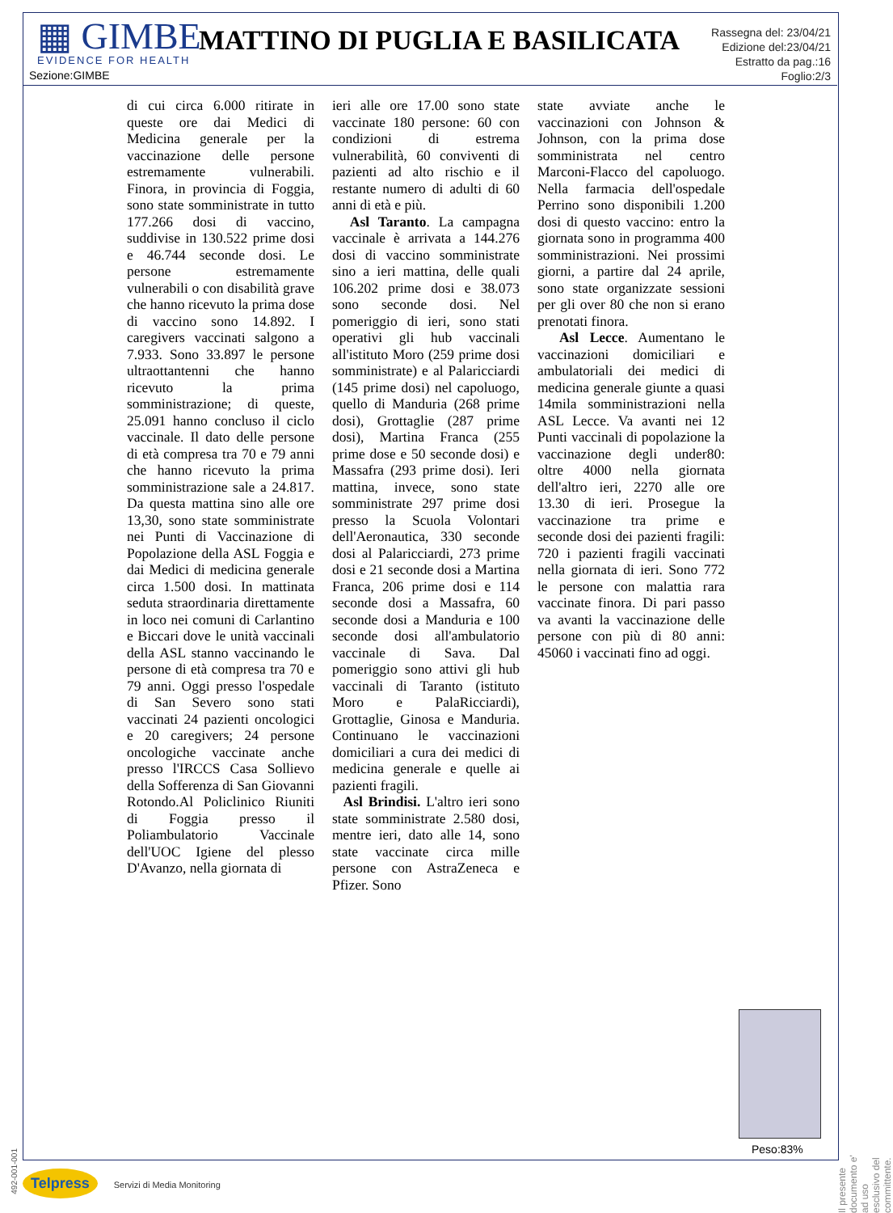▦ GIMBE
EVIDENCE FOR HEALTH
MATTINO DI PUGLIA E BASILICATA
Rassegna del: 23/04/21
Edizione del:23/04/21
Estratto da pag.:16
Foglio:2/3
Sezione:GIMBE
di cui circa 6.000 ritirate in queste ore dai Medici di Medicina generale per la vaccinazione delle persone estremamente vulnerabili. Finora, in provincia di Foggia, sono state somministrate in tutto 177.266 dosi di vaccino, suddivise in 130.522 prime dosi e 46.744 seconde dosi. Le persone estremamente vulnerabili o con disabilità grave che hanno ricevuto la prima dose di vaccino sono 14.892. I caregivers vaccinati salgono a 7.933. Sono 33.897 le persone ultraottantenni che hanno ricevuto la prima somministrazione; di queste, 25.091 hanno concluso il ciclo vaccinale. Il dato delle persone di età compresa tra 70 e 79 anni che hanno ricevuto la prima somministrazione sale a 24.817. Da questa mattina sino alle ore 13,30, sono state somministrate nei Punti di Vaccinazione di Popolazione della ASL Foggia e dai Medici di medicina generale circa 1.500 dosi. In mattinata seduta straordinaria direttamente in loco nei comuni di Carlantino e Biccari dove le unità vaccinali della ASL stanno vaccinando le persone di età compresa tra 70 e 79 anni. Oggi presso l'ospedale di San Severo sono stati vaccinati 24 pazienti oncologici e 20 caregivers; 24 persone oncologiche vaccinate anche presso l'IRCCS Casa Sollievo della Sofferenza di San Giovanni Rotondo.Al Policlinico Riuniti di Foggia presso il Poliambulatorio Vaccinale dell'UOC Igiene del plesso D'Avanzo, nella giornata di
ieri alle ore 17.00 sono state vaccinate 180 persone: 60 con condizioni di estrema vulnerabilità, 60 conviventi di pazienti ad alto rischio e il restante numero di adulti di 60 anni di età e più.
Asl Taranto. La campagna vaccinale è arrivata a 144.276 dosi di vaccino somministrate sino a ieri mattina, delle quali 106.202 prime dosi e 38.073 sono seconde dosi. Nel pomeriggio di ieri, sono stati operativi gli hub vaccinali all'istituto Moro (259 prime dosi somministrate) e al Palaricciardi (145 prime dosi) nel capoluogo, quello di Manduria (268 prime dosi), Grottaglie (287 prime dosi), Martina Franca (255 prime dose e 50 seconde dosi) e Massafra (293 prime dosi). Ieri mattina, invece, sono state somministrate 297 prime dosi presso la Scuola Volontari dell'Aeronautica, 330 seconde dosi al Palaricciardi, 273 prime dosi e 21 seconde dosi a Martina Franca, 206 prime dosi e 114 seconde dosi a Massafra, 60 seconde dosi a Manduria e 100 seconde dosi all'ambulatorio vaccinale di Sava. Dal pomeriggio sono attivi gli hub vaccinali di Taranto (istituto Moro e PalaRicciardi), Grottaglie, Ginosa e Manduria. Continuano le vaccinazioni domiciliari a cura dei medici di medicina generale e quelle ai pazienti fragili.
Asl Brindisi. L'altro ieri sono state somministrate 2.580 dosi, mentre ieri, dato alle 14, sono state vaccinate circa mille persone con AstraZeneca e Pfizer. Sono
state avviate anche le vaccinazioni con Johnson & Johnson, con la prima dose somministrata nel centro Marconi-Flacco del capoluogo. Nella farmacia dell'ospedale Perrino sono disponibili 1.200 dosi di questo vaccino: entro la giornata sono in programma 400 somministrazioni. Nei prossimi giorni, a partire dal 24 aprile, sono state organizzate sessioni per gli over 80 che non si erano prenotati finora.
Asl Lecce. Aumentano le vaccinazioni domiciliari e ambulatoriali dei medici di medicina generale giunte a quasi 14mila somministrazioni nella ASL Lecce. Va avanti nei 12 Punti vaccinali di popolazione la vaccinazione degli under80: oltre 4000 nella giornata dell'altro ieri, 2270 alle ore 13.30 di ieri. Prosegue la vaccinazione tra prime e seconde dosi dei pazienti fragili: 720 i pazienti fragili vaccinati nella giornata di ieri. Sono 772 le persone con malattia rara vaccinate finora. Di pari passo va avanti la vaccinazione delle persone con più di 80 anni: 45060 i vaccinati fino ad oggi.
Peso:83%
Il presente documento e' ad uso esclusivo del committente.
492-001-001
Telpress Servizi di Media Monitoring